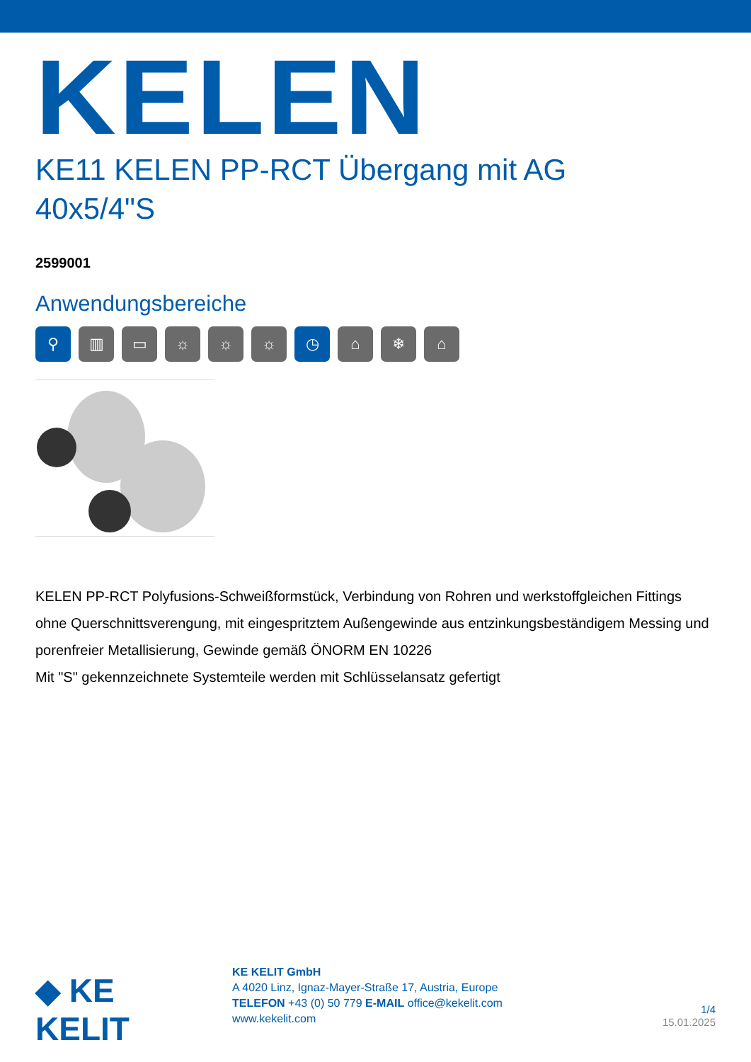KELEN
KE11 KELEN PP-RCT Übergang mit AG
40x5/4"S
2599001
Anwendungsbereiche
⚲ ▥ ▭ ☼ ☼ ☼ ◷ ⌂ ❄ ⌂
KELEN PP-RCT Polyfusions-Schweißformstück, Verbindung von Rohren und werkstoffgleichen Fittings ohne Querschnittsverengung, mit eingespritztem Außengewinde aus entzinkungsbeständigem Messing und porenfreier Metallisierung, Gewinde gemäß ÖNORM EN 10226
Mit "S" gekennzeichnete Systemteile werden mit Schlüsselansatz gefertigt
◆ KE KELIT
KE KELIT GmbH
A 4020 Linz, Ignaz-Mayer-Straße 17, Austria, Europe
TELEFON +43 (0) 50 779 E-MAIL office@kekelit.com
www.kekelit.com
1/4
15.01.2025